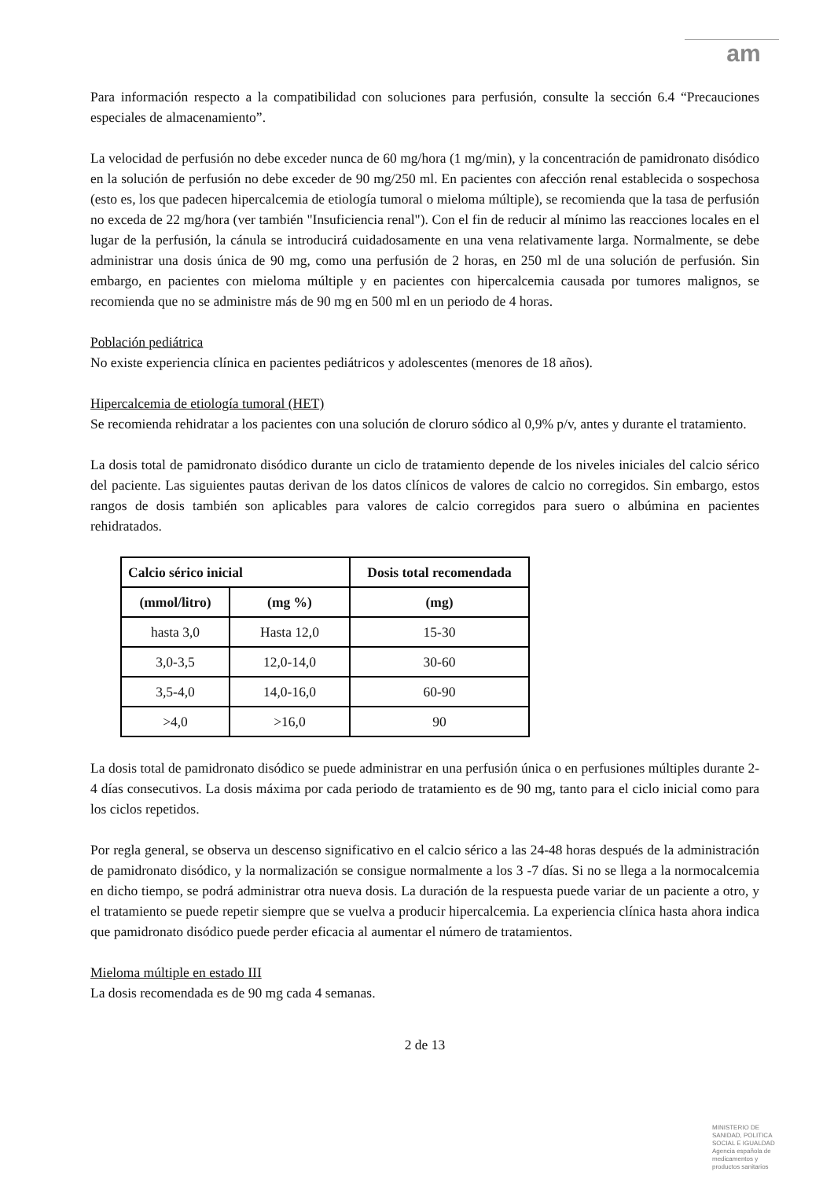am
Para información respecto a la compatibilidad con soluciones para perfusión, consulte la sección 6.4 “Precauciones especiales de almacenamiento”.
La velocidad de perfusión no debe exceder nunca de 60 mg/hora (1 mg/min), y la concentración de pamidronato disódico en la solución de perfusión no debe exceder de 90 mg/250 ml. En pacientes con afección renal establecida o sospechosa (esto es, los que padecen hipercalcemia de etiología tumoral o mieloma múltiple), se recomienda que la tasa de perfusión no exceda de 22 mg/hora (ver también "Insuficiencia renal"). Con el fin de reducir al mínimo las reacciones locales en el lugar de la perfusión, la cánula se introducirá cuidadosamente en una vena relativamente larga. Normalmente, se debe administrar una dosis única de 90 mg, como una perfusión de 2 horas, en 250 ml de una solución de perfusión. Sin embargo, en pacientes con mieloma múltiple y en pacientes con hipercalcemia causada por tumores malignos, se recomienda que no se administre más de 90 mg en 500 ml en un periodo de 4 horas.
Población pediátrica
No existe experiencia clínica en pacientes pediátricos y adolescentes (menores de 18 años).
Hipercalcemia de etiología tumoral (HET)
Se recomienda rehidratar a los pacientes con una solución de cloruro sódico al 0,9% p/v, antes y durante el tratamiento.
La dosis total de pamidronato disódico durante un ciclo de tratamiento depende de los niveles iniciales del calcio sérico del paciente. Las siguientes pautas derivan de los datos clínicos de valores de calcio no corregidos. Sin embargo, estos rangos de dosis también son aplicables para valores de calcio corregidos para suero o albúmina en pacientes rehidratados.
| Calcio sérico inicial | | Dosis total recomendada |
| --- | --- | --- |
| (mmol/litro) | (mg %) | (mg) |
| hasta 3,0 | Hasta 12,0 | 15-30 |
| 3,0-3,5 | 12,0-14,0 | 30-60 |
| 3,5-4,0 | 14,0-16,0 | 60-90 |
| >4,0 | >16,0 | 90 |
La dosis total de pamidronato disódico se puede administrar en una perfusión única o en perfusiones múltiples durante 2-4 días consecutivos. La dosis máxima por cada periodo de tratamiento es de 90 mg, tanto para el ciclo inicial como para los ciclos repetidos.
Por regla general, se observa un descenso significativo en el calcio sérico a las 24-48 horas después de la administración de pamidronato disódico, y la normalización se consigue normalmente a los 3 -7 días. Si no se llega a la normocalcemia en dicho tiempo, se podrá administrar otra nueva dosis. La duración de la respuesta puede variar de un paciente a otro, y el tratamiento se puede repetir siempre que se vuelva a producir hipercalcemia. La experiencia clínica hasta ahora indica que pamidronato disódico puede perder eficacia al aumentar el número de tratamientos.
Mieloma múltiple en estado III
La dosis recomendada es de 90 mg cada 4 semanas.
2 de 13
MINISTERIO DE
SANIDAD, POLITICA
SOCIAL E IGUALDAD
Agencia española de
medicamentos y
productos sanitarios